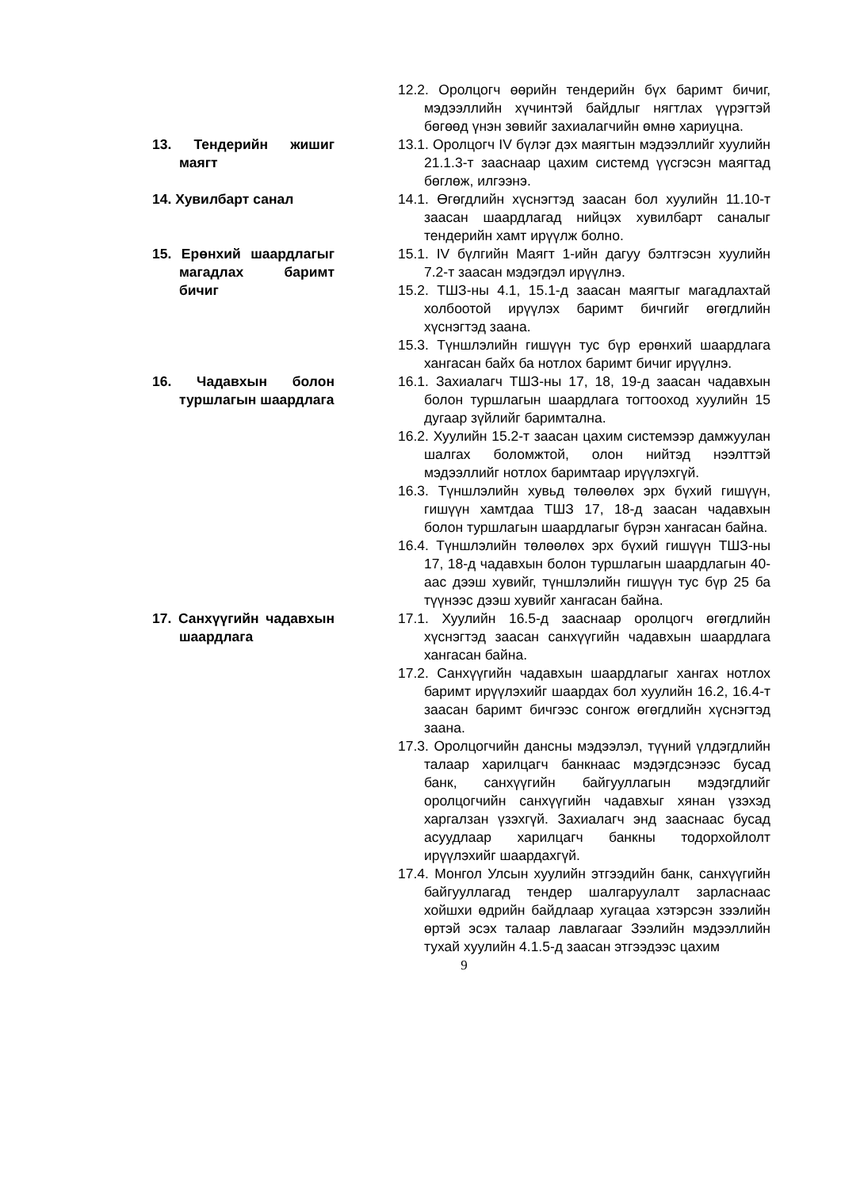12.2. Оролцогч өөрийн тендерийн бүх баримт бичиг, мэдээллийн хүчинтэй байдлыг нягтлах үүрэгтэй бөгөөд үнэн зөвийг захиалагчийн өмнө хариуцна.
13. Тендерийн жишиг маягт
13.1. Оролцогч IV бүлэг дэх маягтын мэдээллийг хуулийн 21.1.3-т зааснаар цахим системд үүсгэсэн маягтад бөглөж, илгээнэ.
14. Хувилбарт санал 14.1. Өгөгдлийн хүснэгтэд заасан бол хуулийн 11.10-т заасан шаардлагад нийцэх хувилбарт саналыг тендерийн хамт ирүүлж болно.
15. Ерөнхий шаардлагыг магадлах баримт бичиг
15.1. IV бүлгийн Маягт 1-ийн дагуу бэлтгэсэн хуулийн 7.2-т заасан мэдэгдэл ирүүлнэ.
15.2. ТШЗ-ны 4.1, 15.1-д заасан маягтыг магадлахтай холбоотой ирүүлэх баримт бичгийг өгөгдлийн хүснэгтэд заана.
15.3. Түншлэлийн гишүүн тус бүр ерөнхий шаардлага хангасан байх ба нотлох баримт бичиг ирүүлнэ.
16. Чадавхын болон туршлагын шаардлага
16.1. Захиалагч ТШЗ-ны 17, 18, 19-д заасан чадавхын болон туршлагын шаардлага тогтооход хуулийн 15 дугаар зүйлийг баримтална.
16.2. Хуулийн 15.2-т заасан цахим системээр дамжуулан шалгах боломжтой, олон нийтэд нээлттэй мэдээллийг нотлох баримтаар ирүүлэхгүй.
16.3. Түншлэлийн хувьд төлөөлөх эрх бүхий гишүүн, гишүүн хамтдаа ТШЗ 17, 18-д заасан чадавхын болон туршлагын шаардлагыг бүрэн хангасан байна.
16.4. Түншлэлийн төлөөлөх эрх бүхий гишүүн ТШЗ-ны 17, 18-д чадавхын болон туршлагын шаардлагын 40-аас дээш хувийг, түншлэлийн гишүүн тус бүр 25 ба түүнээс дээш хувийг хангасан байна.
17. Санхүүгийн чадавхын шаардлага
17.1. Хуулийн 16.5-д зааснаар оролцогч өгөгдлийн хүснэгтэд заасан санхүүгийн чадавхын шаардлага хангасан байна.
17.2. Санхүүгийн чадавхын шаардлагыг хангах нотлох баримт ирүүлэхийг шаардах бол хуулийн 16.2, 16.4-т заасан баримт бичгээс сонгож өгөгдлийн хүснэгтэд заана.
17.3. Оролцогчийн дансны мэдээлэл, түүний үлдэгдлийн талаар харилцагч банкнаас мэдэгдсэнээс бусад банк, санхүүгийн байгууллагын мэдэгдлийг оролцогчийн санхүүгийн чадавхыг хянан үзэхэд харгалзан үзэхгүй. Захиалагч энд зааснаас бусад асуудлаар харилцагч банкны тодорхойлолт ирүүлэхийг шаардахгүй.
17.4. Монгол Улсын хуулийн этгээдийн банк, санхүүгийн байгууллагад тендер шалгаруулалт зарласнаас хойшхи өдрийн байдлаар хугацаа хэтэрсэн зээлийн өртэй эсэх талаар лавлагааг Зээлийн мэдээллийн тухай хуулийн 4.1.5-д заасан этгээдээс цахим
9